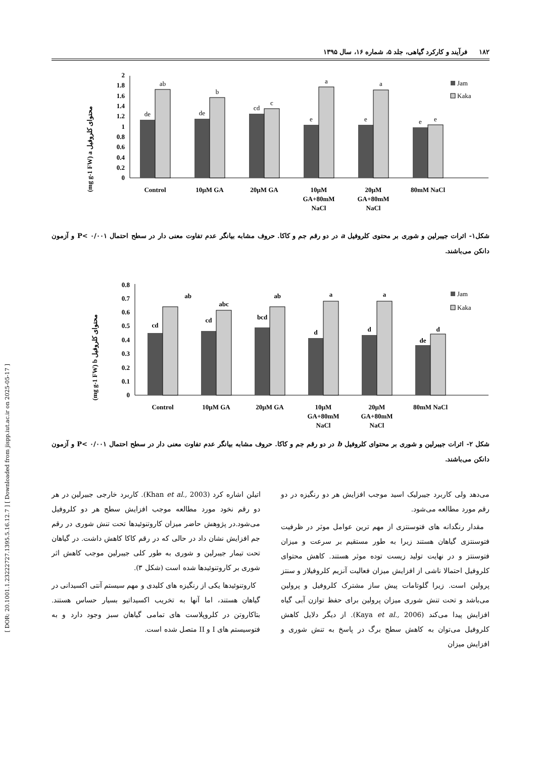[ DOR: 20.1001.1.23222727.1395.5.16.12.7 ] [ Downloaded from jispp.iut.ac.ir on 2025-05-17 ]
۱۸۲ فرآیند و کارکرد گیاهی، جلد ۵، شماره ۱۶، سال ۱۳۹۵
(mg g-1 FW) a محتوای کلروفیل
0
0.2
0.4
0.6
0.8
1
1.2
1.4
1.6
1.8
2
de
ab
de
b
cd
c
e
a
e
a
e
e
Control
10µM GA
20µM GA
10µM
GA+80mM
NaCl
20µM
GA+80mM
NaCl
80mM NaCl
Jam
Kaka
شکل۱- اثرات جیبرلین و شوری بر محتوی کلروفیل a در دو رقم جم و کاکا. حروف مشابه بیانگر عدم تفاوت معنی دار در سطح احتمال P< ۰/۰۰۱ و آزمون دانکن می‌باشند.
(mg g-1 FW) b محتوای کلروفیل
0
0.1
0.2
0.3
0.4
0.5
0.6
0.7
0.8
cd
ab
cd
abc
bcd
ab
d
a
d
a
de
d
Control
10µM GA
20µM GA
10µM
GA+80mM
NaCl
20µM
GA+80mM
NaCl
80mM NaCl
Jam
Kaka
شکل ۲- اثرات جیبرلین و شوری بر محتوای کلروفیل b در دو رقم جم و کاکا. حروف مشابه بیانگر عدم تفاوت معنی دار در سطح احتمال P< ۰/۰۰۱ و آزمون دانکن می‌باشند.
می‌دهد ولی کاربرد جیبرلیک اسید موجب افزایش هر دو رنگیزه در دو رقم مورد مطالعه می‌شود.
مقدار رنگدانه های فتوسنتزی از مهم ترین عوامل موثر در ظرفیت فتوسنتزی گیاهان هستند زیرا به طور مستقیم بر سرعت و میزان فتوسنتز و در نهایت تولید زیست توده موثر هستند. کاهش محتوای کلروفیل احتمالا ناشی از افزایش میزان فعالیت آنزیم کلروفیلاز و سنتز پرولین است. زیرا گلوتامات پیش ساز مشترک کلروفیل و پرولین می‌باشد و تحت تنش شوری میزان پرولین برای حفظ توازن آبی گیاه افزایش پیدا می‌کند (Kaya et al., 2006). از دیگر دلایل کاهش کلروفیل می‌توان به کاهش سطح برگ در پاسخ به تنش شوری و افزایش میزان
اتیلن اشاره کرد (Khan et al., 2003). کاربرد خارجی جبیرلین در هر دو رقم نخود مورد مطالعه موجب افزایش سطح هر دو کلروفیل می‌شود.در پژوهش حاضر میزان کاروتنوئیدها تحت تنش شوری در رقم جم افزایش نشان داد در حالی که در رقم کاکا کاهش داشت. در گیاهان تحت تیمار جیبرلین و شوری به طور کلی جیبرلین موجب کاهش اثر شوری بر کاروتنوئیدها شده است (شکل ۳).
کاروتنوئیدها یکی از رنگیزه های کلیدی و مهم سیستم آنتی اکسیدانی در گیاهان هستند، اما آنها به تخریب اکسیداتیو بسیار حساس هستند. بتاکاروتن در کلروپلاست های تمامی گیاهان سبز وجود دارد و به فتوسیستم های I و II متصل شده است.